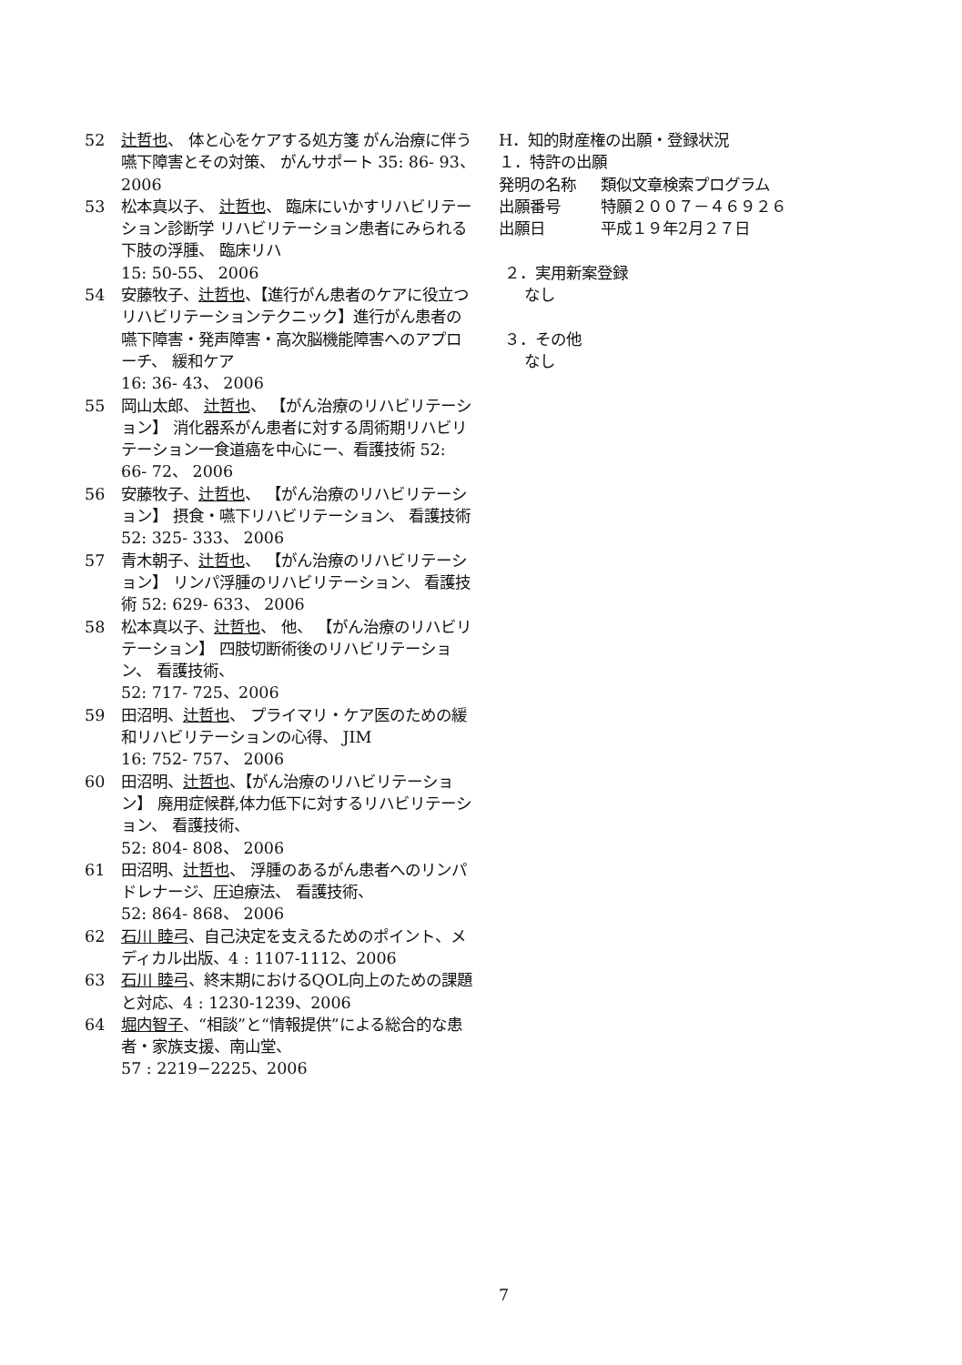52 辻哲也、 体と心をケアする処方箋 がん治療に伴う嚥下障害とその対策、 がんサポート 35: 86- 93、 2006
53 松本真以子、 辻哲也、 臨床にいかすリハビリテーション診断学 リハビリテーション患者にみられる下肢の浮腫、 臨床リハ
15: 50-55、 2006
54 安藤牧子、辻哲也、【進行がん患者のケアに役立つリハビリテーションテクニック】進行がん患者の嚥下障害・発声障害・高次脳機能障害へのアプローチ、 緩和ケア
16: 36- 43、 2006
55 岡山太郎、 辻哲也、 【がん治療のリハビリテーション】 消化器系がん患者に対する周術期リハビリテーション一食道癌を中心にー、看護技術 52: 66- 72、 2006
56 安藤牧子、辻哲也、 【がん治療のリハビリテーション】 摂食・嚥下リハビリテーション、 看護技術 52: 325- 333、 2006
57 青木朝子、辻哲也、 【がん治療のリハビリテーション】 リンパ浮腫のリハビリテーション、 看護技術 52: 629- 633、 2006
58 松本真以子、辻哲也、 他、 【がん治療のリハビリテーション】 四肢切断術後のリハビリテーション、 看護技術、
52: 717- 725、2006
59 田沼明、辻哲也、 プライマリ・ケア医のための緩和リハビリテーションの心得、 JIM
16: 752- 757、 2006
60 田沼明、辻哲也、【がん治療のリハビリテーション】 廃用症候群,体力低下に対するリハビリテーション、 看護技術、
52: 804- 808、 2006
61 田沼明、辻哲也、 浮腫のあるがん患者へのリンパドレナージ、圧迫療法、 看護技術、
52: 864- 868、 2006
62 石川 睦弓、自己決定を支えるためのポイント、メディカル出版、4 : 1107-1112、2006
63 石川 睦弓、終末期におけるQOL向上のための課題と対応、4 : 1230-1239、2006
64 堀内智子、“相談”と“情報提供”による総合的な患者・家族支援、南山堂、
57 : 2219−2225、2006
H．知的財産権の出願・登録状況
１．特許の出願
発明の名称 類似文章検索プログラム
出願番号 特願２００７－４６９２６
出願日 平成１９年2月２７日
２．実用新案登録
なし
３．その他
なし
7